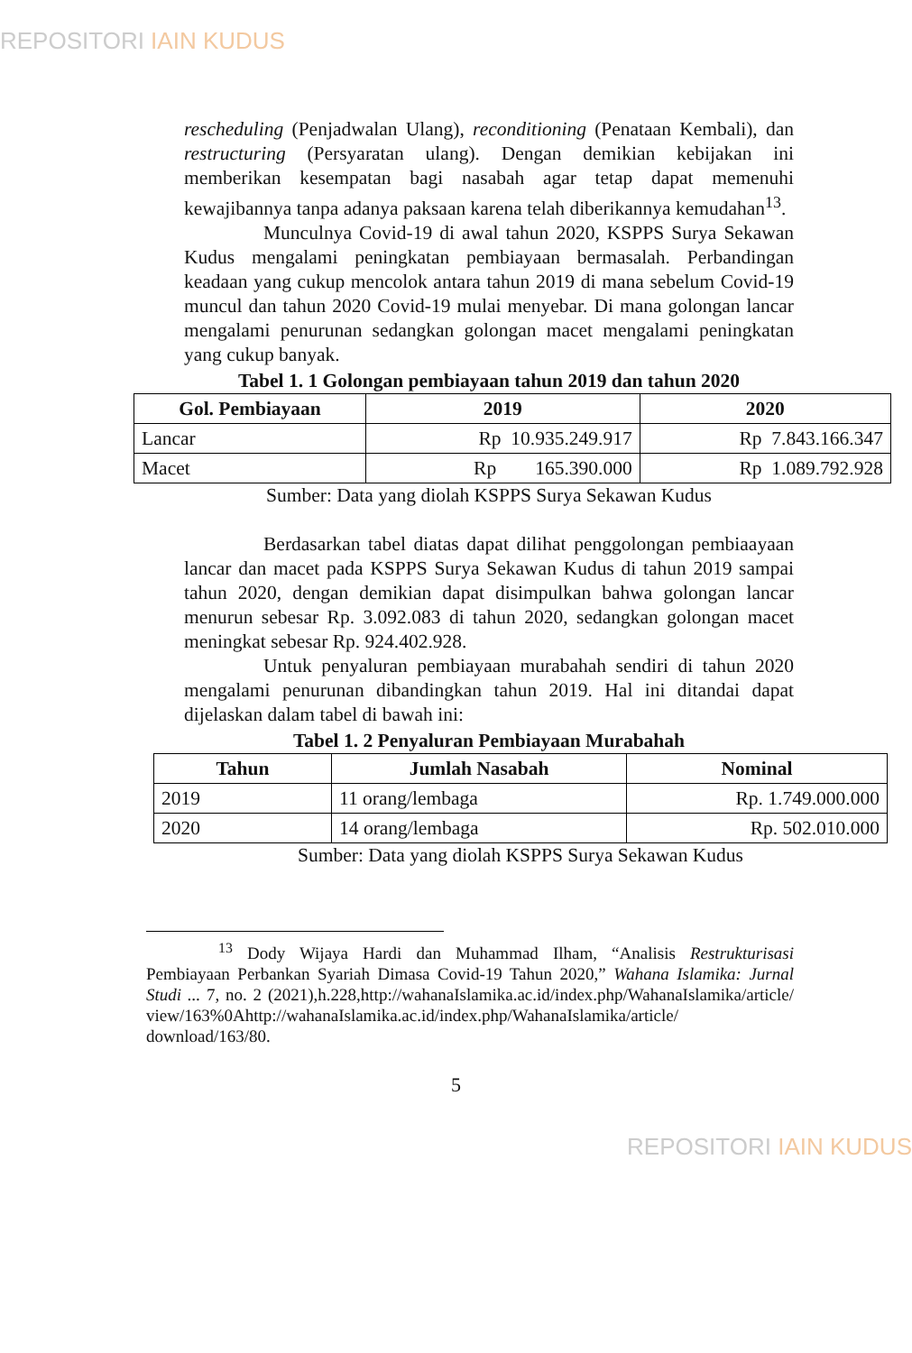REPOSITORI IAIN KUDUS
rescheduling (Penjadwalan Ulang), reconditioning (Penataan Kembali), dan restructuring (Persyaratan ulang). Dengan demikian kebijakan ini memberikan kesempatan bagi nasabah agar tetap dapat memenuhi kewajibannya tanpa adanya paksaan karena telah diberikannya kemudahan<sup>13</sup>.
Munculnya Covid-19 di awal tahun 2020, KSPPS Surya Sekawan Kudus mengalami peningkatan pembiayaan bermasalah. Perbandingan keadaan yang cukup mencolok antara tahun 2019 di mana sebelum Covid-19 muncul dan tahun 2020 Covid-19 mulai menyebar. Di mana golongan lancar mengalami penurunan sedangkan golongan macet mengalami peningkatan yang cukup banyak.
Tabel 1. 1 Golongan pembiayaan tahun 2019 dan tahun 2020
| Gol. Pembiayaan | 2019 | 2020 |
| --- | --- | --- |
| Lancar | Rp 10.935.249.917 | Rp 7.843.166.347 |
| Macet | Rp 165.390.000 | Rp 1.089.792.928 |
Sumber: Data yang diolah KSPPS Surya Sekawan Kudus
Berdasarkan tabel diatas dapat dilihat penggolongan pembiaayaan lancar dan macet pada KSPPS Surya Sekawan Kudus di tahun 2019 sampai tahun 2020, dengan demikian dapat disimpulkan bahwa golongan lancar menurun sebesar Rp. 3.092.083 di tahun 2020, sedangkan golongan macet meningkat sebesar Rp. 924.402.928.
Untuk penyaluran pembiayaan murabahah sendiri di tahun 2020 mengalami penurunan dibandingkan tahun 2019. Hal ini ditandai dapat dijelaskan dalam tabel di bawah ini:
Tabel 1. 2 Penyaluran Pembiayaan Murabahah
| Tahun | Jumlah Nasabah | Nominal |
| --- | --- | --- |
| 2019 | 11 orang/lembaga | Rp. 1.749.000.000 |
| 2020 | 14 orang/lembaga | Rp. 502.010.000 |
Sumber: Data yang diolah KSPPS Surya Sekawan Kudus
<sup>13</sup> Dody Wijaya Hardi dan Muhammad Ilham, “Analisis Restrukturisasi Pembiayaan Perbankan Syariah Dimasa Covid-19 Tahun 2020,” Wahana Islamika: Jurnal Studi ... 7, no. 2 (2021),h.228,http://wahanaIslamika.ac.id/index.php/WahanaIslamika/article/ view/163%0Ahttp://wahanaIslamika.ac.id/index.php/WahanaIslamika/article/ download/163/80.
5
REPOSITORI IAIN KUDUS